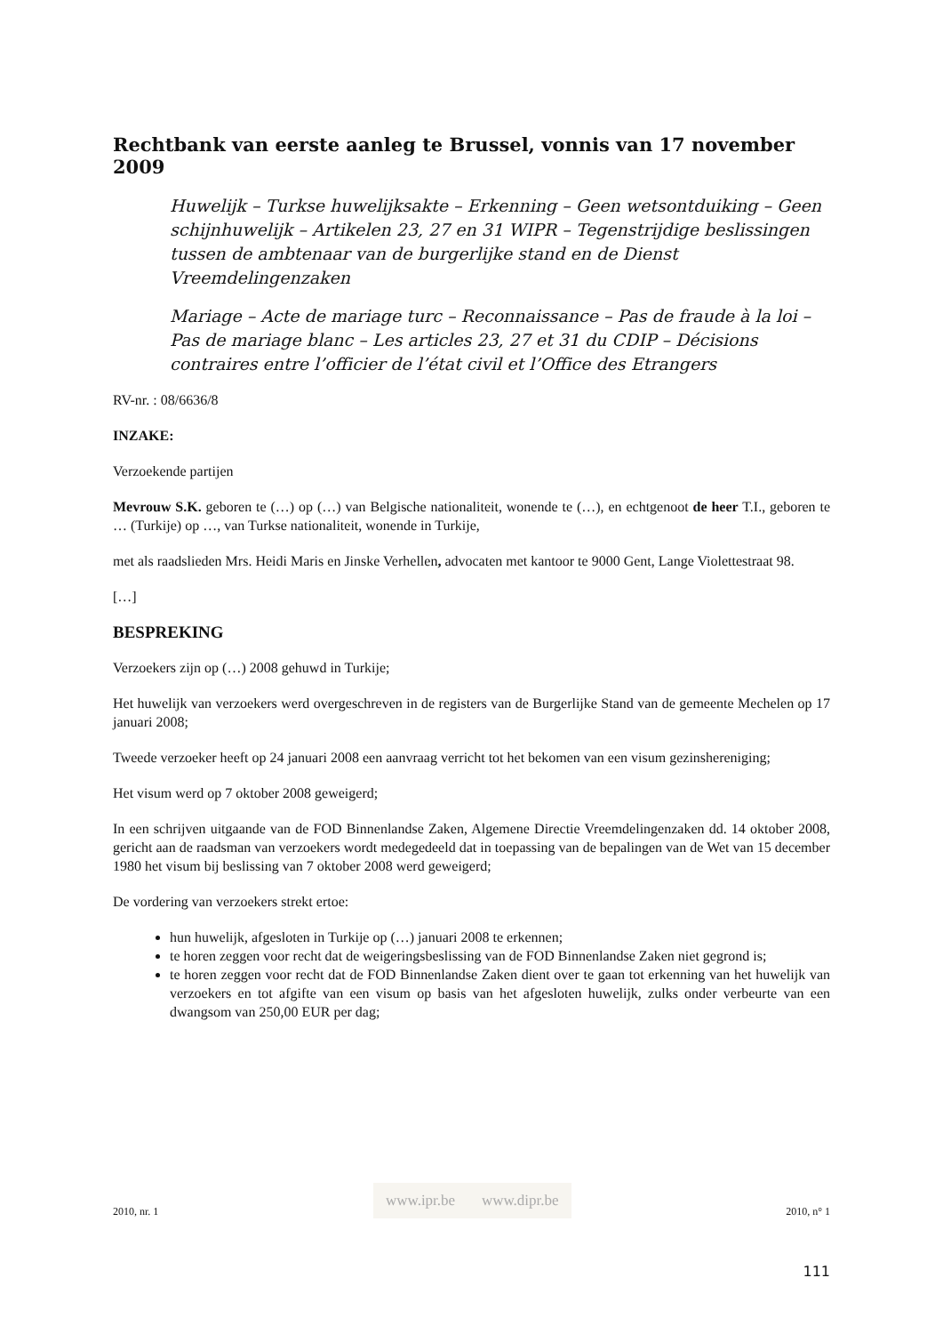Rechtbank van eerste aanleg te Brussel, vonnis van 17 november 2009
Huwelijk – Turkse huwelijksakte – Erkenning – Geen wetsontduiking – Geen schijnhuwelijk – Artikelen 23, 27 en 31 WIPR – Tegenstrijdige beslissingen tussen de ambtenaar van de burgerlijke stand en de Dienst Vreemdelingenzaken
Mariage – Acte de mariage turc – Reconnaissance – Pas de fraude à la loi – Pas de mariage blanc – Les articles 23, 27 et 31 du CDIP – Décisions contraires entre l’officier de l’état civil et l’Office des Etrangers
RV-nr. : 08/6636/8
INZAKE:
Verzoekende partijen
Mevrouw S.K. geboren te (…) op (…) van Belgische nationaliteit, wonende te (…), en echtgenoot de heer T.I., geboren te … (Turkije) op …, van Turkse nationaliteit, wonende in Turkije,
met als raadslieden Mrs. Heidi Maris en Jinske Verhellen, advocaten met kantoor te 9000 Gent, Lange Violettestraat 98.
[…]
BESPREKING
Verzoekers zijn op (…) 2008 gehuwd in Turkije;
Het huwelijk van verzoekers werd overgeschreven in de registers van de Burgerlijke Stand van de gemeente Mechelen op 17 januari 2008;
Tweede verzoeker heeft op 24 januari 2008 een aanvraag verricht tot het bekomen van een visum gezinshereniging;
Het visum werd op 7 oktober 2008 geweigerd;
In een schrijven uitgaande van de FOD Binnenlandse Zaken, Algemene Directie Vreemdelingenzaken dd. 14 oktober 2008, gericht aan de raadsman van verzoekers wordt medegedeeld dat in toepassing van de bepalingen van de Wet van 15 december 1980 het visum bij beslissing van 7 oktober 2008 werd geweigerd;
De vordering van verzoekers strekt ertoe:
hun huwelijk, afgesloten in Turkije op (…) januari 2008 te erkennen;
te horen zeggen voor recht dat de weigeringsbeslissing van de FOD Binnenlandse Zaken niet gegrond is;
te horen zeggen voor recht dat de FOD Binnenlandse Zaken dient over te gaan tot erkenning van het huwelijk van verzoekers en tot afgifte van een visum op basis van het afgesloten huwelijk, zulks onder verbeurte van een dwangsom van 250,00 EUR per dag;
2010, nr. 1 www.ipr.be www.dipr.be 2010, n° 1
111